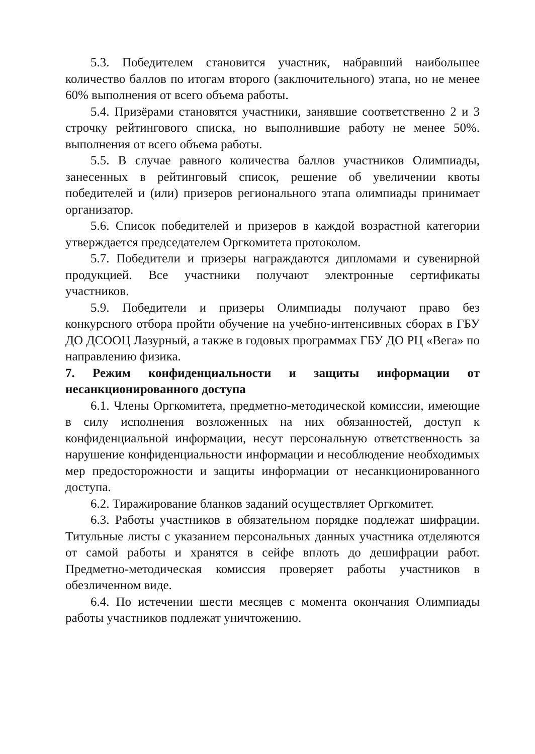5.3. Победителем становится участник, набравший наибольшее количество баллов по итогам второго (заключительного) этапа, но не менее 60% выполнения от всего объема работы.
5.4. Призёрами становятся участники, занявшие соответственно 2 и 3 строчку рейтингового списка, но выполнившие работу не менее 50%. выполнения от всего объема работы.
5.5. В случае равного количества баллов участников Олимпиады, занесенных в рейтинговый список, решение об увеличении квоты победителей и (или) призеров регионального этапа олимпиады принимает организатор.
5.6. Список победителей и призеров в каждой возрастной категории утверждается председателем Оргкомитета протоколом.
5.7. Победители и призеры награждаются дипломами и сувенирной продукцией. Все участники получают электронные сертификаты участников.
5.9. Победители и призеры Олимпиады получают право без конкурсного отбора пройти обучение на учебно-интенсивных сборах в ГБУ ДО ДСООЦ Лазурный, а также в годовых программах ГБУ ДО РЦ «Вега» по направлению физика.
7. Режим конфиденциальности и защиты информации от несанкционированного доступа
6.1. Члены Оргкомитета, предметно-методической комиссии, имеющие в силу исполнения возложенных на них обязанностей, доступ к конфиденциальной информации, несут персональную ответственность за нарушение конфиденциальности информации и несоблюдение необходимых мер предосторожности и защиты информации от несанкционированного доступа.
6.2. Тиражирование бланков заданий осуществляет Оргкомитет.
6.3. Работы участников в обязательном порядке подлежат шифрации. Титульные листы с указанием персональных данных участника отделяются от самой работы и хранятся в сейфе вплоть до дешифрации работ. Предметно-методическая комиссия проверяет работы участников в обезличенном виде.
6.4. По истечении шести месяцев с момента окончания Олимпиады работы участников подлежат уничтожению.